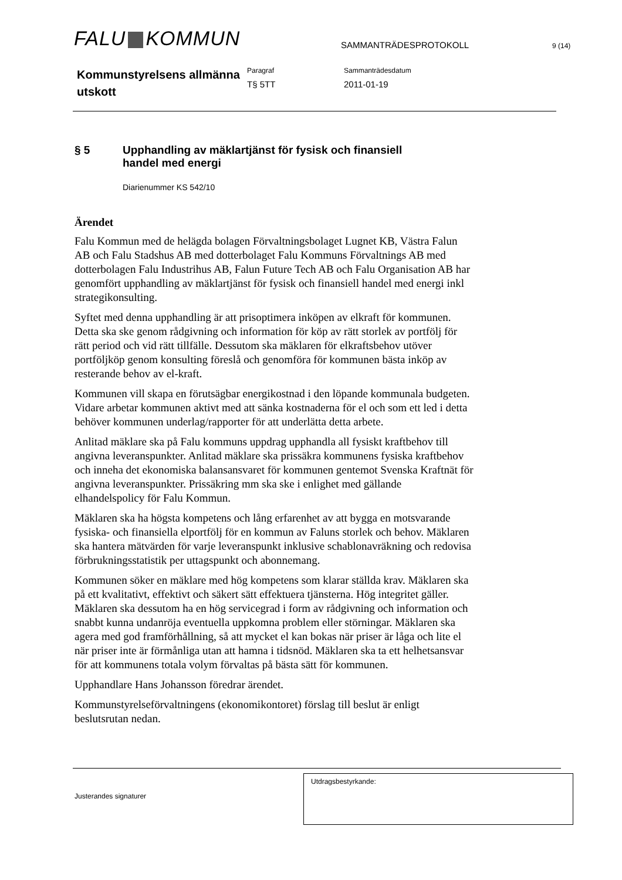FALU KOMMUN
SAMMANTRÄDESPROTOKOLL
9 (14)
Kommunstyrelsens allmänna utskott
Paragraf
T§ 5TT
Sammanträdesdatum
2011-01-19
§ 5 Upphandling av mäklartjänst för fysisk och finansiell
handel med energi
Diarienummer KS 542/10
Ärendet
Falu Kommun med de helägda bolagen Förvaltningsbolaget Lugnet KB, Västra Falun AB och Falu Stadshus AB med dotterbolaget Falu Kommuns Förvaltnings AB med dotterbolagen Falu Industrihus AB, Falun Future Tech AB och Falu Organisation AB har genomfört upphandling av mäklartjänst för fysisk och finansiell handel med energi inkl strategikonsulting.
Syftet med denna upphandling är att prisoptimera inköpen av elkraft för kommunen. Detta ska ske genom rådgivning och information för köp av rätt storlek av portfölj för rätt period och vid rätt tillfälle. Dessutom ska mäklaren för elkraftsbehov utöver portföljköp genom konsulting föreslå och genomföra för kommunen bästa inköp av resterande behov av el-kraft.
Kommunen vill skapa en förutsägbar energikostnad i den löpande kommunala budgeten. Vidare arbetar kommunen aktivt med att sänka kostnaderna för el och som ett led i detta behöver kommunen underlag/rapporter för att underlätta detta arbete.
Anlitad mäklare ska på Falu kommuns uppdrag upphandla all fysiskt kraftbehov till angivna leveranspunkter. Anlitad mäklare ska prissäkra kommunens fysiska kraftbehov och inneha det ekonomiska balansansvaret för kommunen gentemot Svenska Kraftnät för angivna leveranspunkter. Prissäkring mm ska ske i enlighet med gällande elhandelspolicy för Falu Kommun.
Mäklaren ska ha högsta kompetens och lång erfarenhet av att bygga en motsvarande fysiska- och finansiella elportfölj för en kommun av Faluns storlek och behov. Mäklaren ska hantera mätvärden för varje leveranspunkt inklusive schablonavräkning och redovisa förbrukningsstatistik per uttagspunkt och abonnemang.
Kommunen söker en mäklare med hög kompetens som klarar ställda krav. Mäklaren ska på ett kvalitativt, effektivt och säkert sätt effektuera tjänsterna. Hög integritet gäller. Mäklaren ska dessutom ha en hög servicegrad i form av rådgivning och information och snabbt kunna undanröja eventuella uppkomna problem eller störningar. Mäklaren ska agera med god framförhållning, så att mycket el kan bokas när priser är låga och lite el när priser inte är förmånliga utan att hamna i tidsnöd. Mäklaren ska ta ett helhetsansvar för att kommunens totala volym förvaltas på bästa sätt för kommunen.
Upphandlare Hans Johansson föredrar ärendet.
Kommunstyrelseförvaltningens (ekonomikontoret) förslag till beslut är enligt beslutsrutan nedan.
Justerandes signaturer
Utdragsbestyrkande: